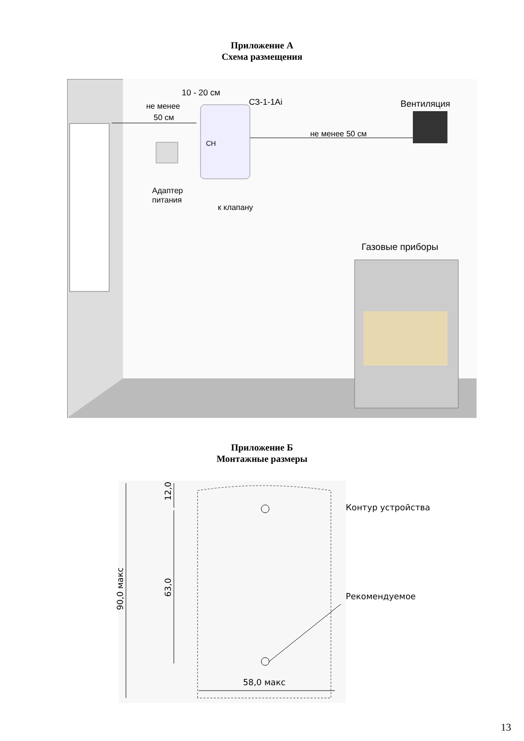Приложение А
Схема размещения
10 - 20 см
СЗ-1-1Ai
не менее
50 см
Вентиляция
не менее 50 см
СН
Адаптер
питания
к клапану
Газовые приборы
Приложение Б
Монтажные размеры
12,0
63,0
90,0 макс
Контур устройства
Рекомендуемое
58,0 макс
13